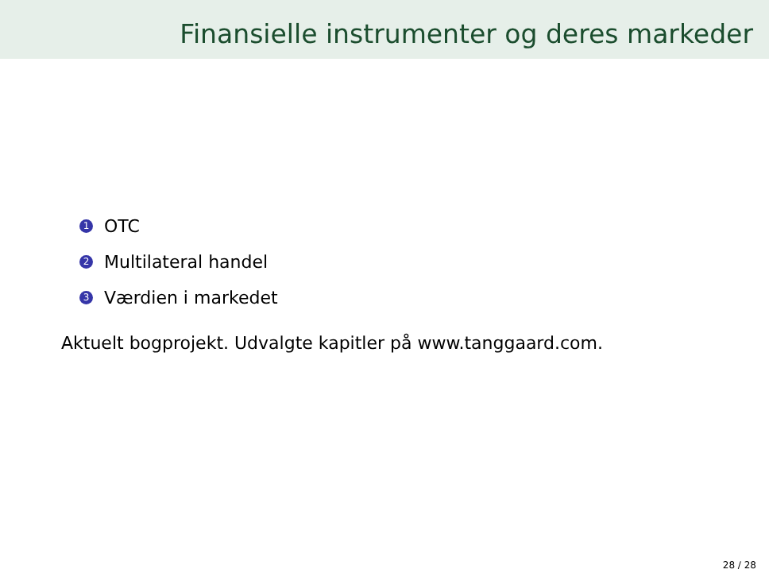Finansielle instrumenter og deres markeder
1 OTC
2 Multilateral handel
3 Værdien i markedet
Aktuelt bogprojekt. Udvalgte kapitler på www.tanggaard.com.
28 / 28